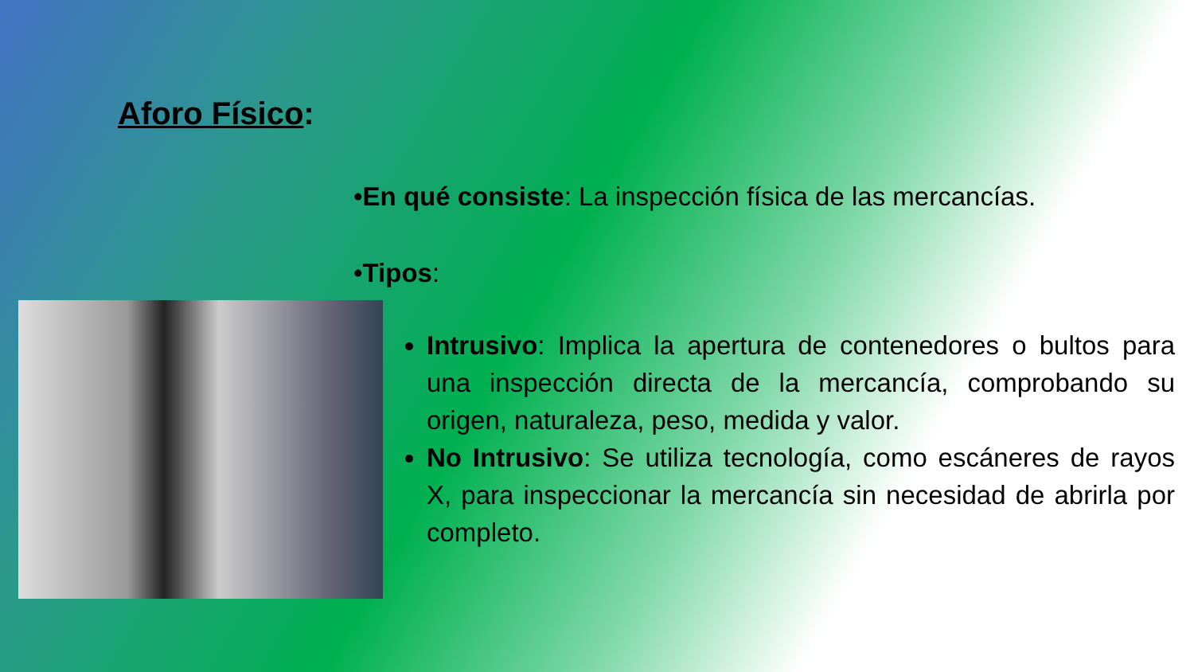Aforo Físico:
•En qué consiste: La inspección física de las mercancías.
•Tipos:
Intrusivo: Implica la apertura de contenedores o bultos para una inspección directa de la mercancía, comprobando su origen, naturaleza, peso, medida y valor.
No Intrusivo: Se utiliza tecnología, como escáneres de rayos X, para inspeccionar la mercancía sin necesidad de abrirla por completo.